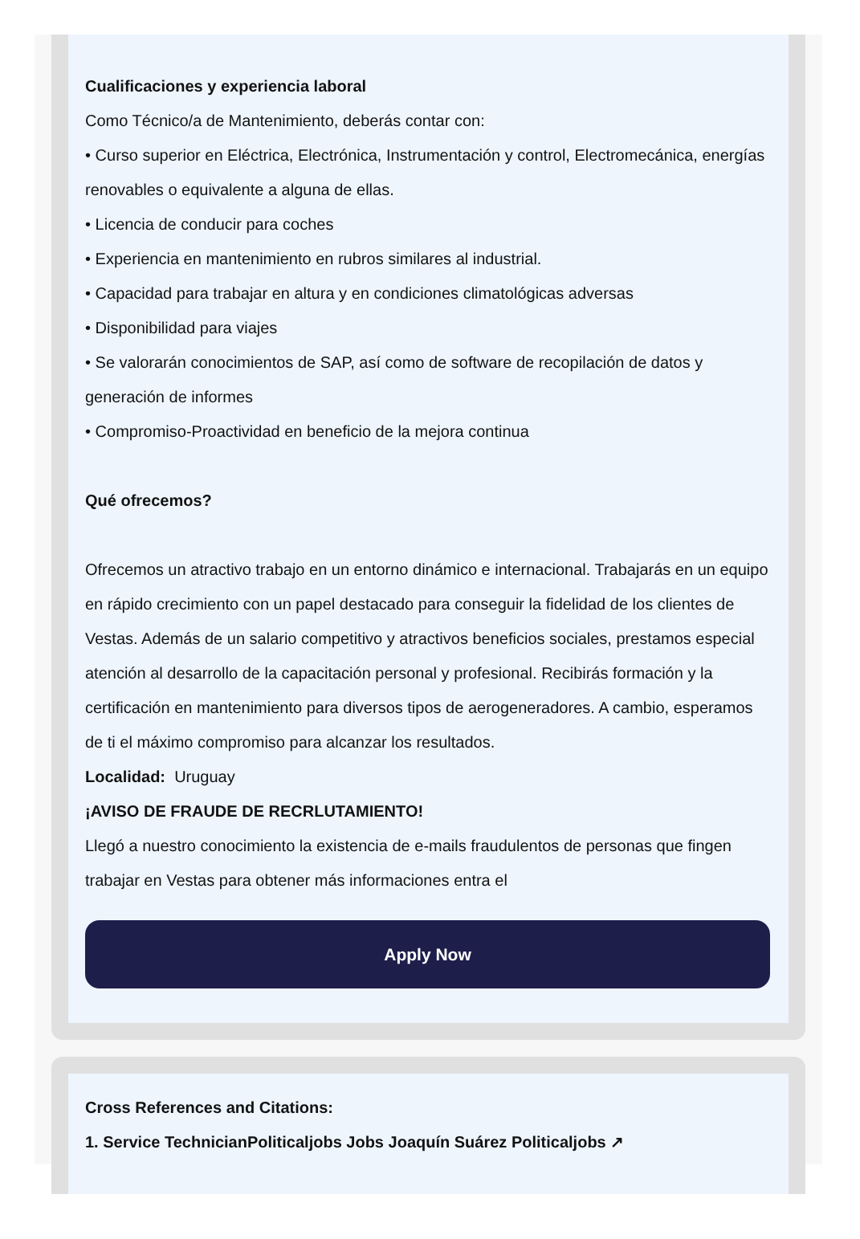Cualificaciones y experiencia laboral
Como Técnico/a de Mantenimiento, deberás contar con:
• Curso superior en Eléctrica, Electrónica, Instrumentación y control, Electromecánica, energías renovables o equivalente a alguna de ellas.
• Licencia de conducir para coches
• Experiencia en mantenimiento en rubros similares al industrial.
• Capacidad para trabajar en altura y en condiciones climatológicas adversas
• Disponibilidad para viajes
• Se valorarán conocimientos de SAP, así como de software de recopilación de datos y generación de informes
• Compromiso-Proactividad en beneficio de la mejora continua
Qué ofrecemos?
Ofrecemos un atractivo trabajo en un entorno dinámico e internacional. Trabajarás en un equipo en rápido crecimiento con un papel destacado para conseguir la fidelidad de los clientes de Vestas. Además de un salario competitivo y atractivos beneficios sociales, prestamos especial atención al desarrollo de la capacitación personal y profesional. Recibirás formación y la certificación en mantenimiento para diversos tipos de aerogeneradores. A cambio, esperamos de ti el máximo compromiso para alcanzar los resultados.
Localidad: Uruguay
¡AVISO DE FRAUDE DE RECRLUTAMIENTO!
Llegó a nuestro conocimiento la existencia de e-mails fraudulentos de personas que fingen trabajar en Vestas para obtener más informaciones entra el
Apply Now
Cross References and Citations:
1. Service TechnicianPoliticaljobs Jobs Joaquín Suárez Politicaljobs ↗